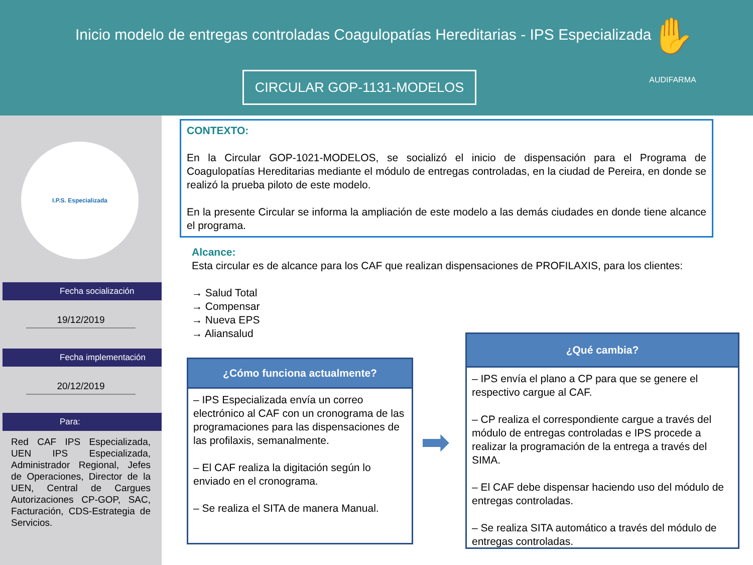Inicio modelo de entregas controladas Coagulopatías Hereditarias - IPS Especializada
CIRCULAR GOP-1131-MODELOS
✋
AUDIFARMA
I.P.S. Especializada
Fecha socialización
19/12/2019
Fecha implementación
20/12/2019
Para:
Red CAF IPS Especializada, UEN IPS Especializada, Administrador Regional, Jefes de Operaciones, Director de la UEN, Central de Cargues Autorizaciones CP-GOP, SAC, Facturación, CDS-Estrategia de Servicios.
CONTEXTO:
En la Circular GOP-1021-MODELOS, se socializó el inicio de dispensación para el Programa de Coagulopatías Hereditarias mediante el módulo de entregas controladas, en la ciudad de Pereira, en donde se realizó la prueba piloto de este modelo.
En la presente Circular se informa la ampliación de este modelo a las demás ciudades en donde tiene alcance el programa.
Alcance:
Esta circular es de alcance para los CAF que realizan dispensaciones de PROFILAXIS, para los clientes:
→ Salud Total
→ Compensar
→ Nueva EPS
→ Aliansalud
¿Cómo funciona actualmente?
– IPS Especializada envía un correo electrónico al CAF con un cronograma de las programaciones para las dispensaciones de las profilaxis, semanalmente.
– El CAF realiza la digitación según lo enviado en el cronograma.
– Se realiza el SITA de manera Manual.
➡
¿Qué cambia?
– IPS envía el plano a CP para que se genere el respectivo cargue al CAF.
– CP realiza el correspondiente cargue a través del módulo de entregas controladas e IPS procede a realizar la programación de la entrega a través del SIMA.
– El CAF debe dispensar haciendo uso del módulo de entregas controladas.
– Se realiza SITA automático a través del módulo de entregas controladas.